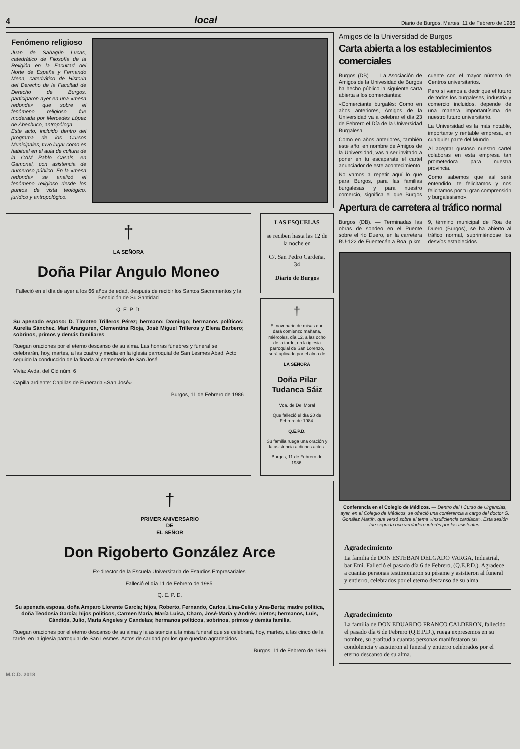4 local Diario de Burgos, Martes, 11 de Febrero de 1986
Fenómeno religioso
Juan de Sahagún Lucas, catedrático de Filosofía de la Religión en la Facultad del Norte de España y Fernando Mena, catedrático de Historia del Derecho de la Facultad de Derecho de Burgos, participaron ayer en una «mesa redonda» que sobre el fenómeno religioso fue moderada por Mercedes López de Abechuco, antropóloga.
Este acto, incluido dentro del programa de los Cursos Municipales, tuvo lugar como es habitual en el aula de cultura de la CAM Pablo Casals, en Gamonal, con asistencia de numeroso público. En la «mesa redonda» se analizó el fenómeno religioso desde los puntos de vista teológico, jurídico y antropológico.
†
LA SEÑORA
Doña Pilar Angulo Moneo
Falleció en el día de ayer a los 66 años de edad, después de recibir los Santos Sacramentos y la Bendición de Su Santidad
Q. E. P. D.
Su apenado esposo: D. Timoteo Trilleros Pérez; hermano: Domingo; hermanos políticos: Aurelia Sánchez, Mari Aranguren, Clementina Rioja, José Miguel Trilleros y Elena Barbero; sobrinos, primos y demás familiares
Ruegan oraciones por el eterno descanso de su alma. Las honras fúnebres y funeral se celebrarán, hoy, martes, a las cuatro y media en la iglesia parroquial de San Lesmes Abad. Acto seguido la conducción de la finada al cementerio de San José.
Vivía: Avda. del Cid núm. 6
Capilla ardiente: Capillas de Funeraria «San José»
Burgos, 11 de Febrero de 1986
LAS ESQUELAS
se reciben hasta las 12 de la noche en
C/. San Pedro Cardeña, 34
Diario de Burgos
†
El novenario de misas que dará comienzo mañana, miércoles, día 12, a las ocho de la tarde, en la iglesia parroquial de San Lorenzo, será aplicado por el alma de
LA SEÑORA
Doña Pilar Tudanca Sáiz
Vda. de Del Moral
Que falleció el día 20 de Febrero de 1984.
Q.E.P.D.
Su familia ruega una oración y la asistencia a dichos actos.
Burgos, 11 de Febrero de 1986.
†
PRIMER ANIVERSARIO
DE
EL SEÑOR
Don Rigoberto González Arce
Ex-director de la Escuela Universitaria de Estudios Empresariales.
Falleció el día 11 de Febrero de 1985.
Q. E. P. D.
Su apenada esposa, doña Amparo Llorente García; hijos, Roberto, Fernando, Carlos, Lina-Celia y Ana-Berta; madre política, doña Teodosia García; hijos políticos, Carmen María, María Luisa, Charo, José-María y Andrés; nietos; hermanos, Luis, Cándida, Julio, María Angeles y Candelas; hermanos políticos, sobrinos, primos y demás familia.
Ruegan oraciones por el eterno descanso de su alma y la asistencia a la misa funeral que se celebrará, hoy, martes, a las cinco de la tarde, en la iglesia parroquial de San Lesmes. Actos de caridad por los que quedan agradecidos.
Burgos, 11 de Febrero de 1986
M.C.D. 2018
Amigos de la Universidad de Burgos
Carta abierta a los establecimientos comerciales
Burgos (DB). — La Asociación de Amigos de la Univesidad de Burgos ha hecho público la siguiente carta abierta a los comerciantes:
«Comerciante burgalés: Como en años anteriores, Amigos de la Universidad va a celebrar el día 23 de Febrero el Día de la Universidad Burgalesa.
Como en años anteriores, también este año, en nombre de Amigos de la Universidad, vas a ser invitado a poner en tu escaparate el cartel anunciador de este acontecimiento.
No vamos a repetir aquí lo que para Burgos, para las familias burgalesas y para nuestro comercio, significa el que Burgos cuente con el mayor número de Centros universitarios.
Pero sí vamos a decir que el futuro de todos los burgaleses, industria y comercio incluidos, depende de una manera importantísima de nuestro futuro universitario.
La Universidad es la más notable, importante y rentable empresa, en cualquier parte del Mundo.
Al aceptar gustoso nuestro cartel colaboras en esta empresa tan prometedora para nuestra provincia.
Como sabemos que así será entendido, te felicitamos y nos felicitamos por tu gran comprensión y burgalesismo».
Apertura de carretera al tráfico normal
Burgos (DB). — Terminadas las obras de sondeo en el Puente sobre el río Duero, en la carretera BU-122 de Fuentecén a Roa, p.km. 9, término municipal de Roa de Duero (Burgos), se ha abierto al tráfico normal, suprimiéndose los desvíos establecidos.
Conferencia en el Colegio de Médicos. — Dentro del I Curso de Urgencias, ayer, en el Colegio de Médicos, se ofreció una conferencia a cargo del doctor G. Gonález Martín, que versó sobre el tema «Insuficiencia cardíaca». Esta sesión fue seguida ocn verdadero interés por los asistentes.
Agradecimiento
La familia de DON ESTEBAN DELGADO VARGA, Industrial, bar Emi. Falleció el pasado día 6 de Febrero, (Q.E.P.D.). Agradece a cuantas personas testimoniaron su pésame y asistieron al funeral y entierro, celebrados por el eterno descanso de su alma.
Agradecimiento
La familia de DON EDUARDO FRANCO CALDERON, fallecido el pasado día 6 de Febrero (Q.E.P.D.), ruega expresemos en su nombre, su gratitud a cuantas personas manifestaron su condolencia y asistieron al funeral y entierro celebrados por el eterno descanso de su alma.